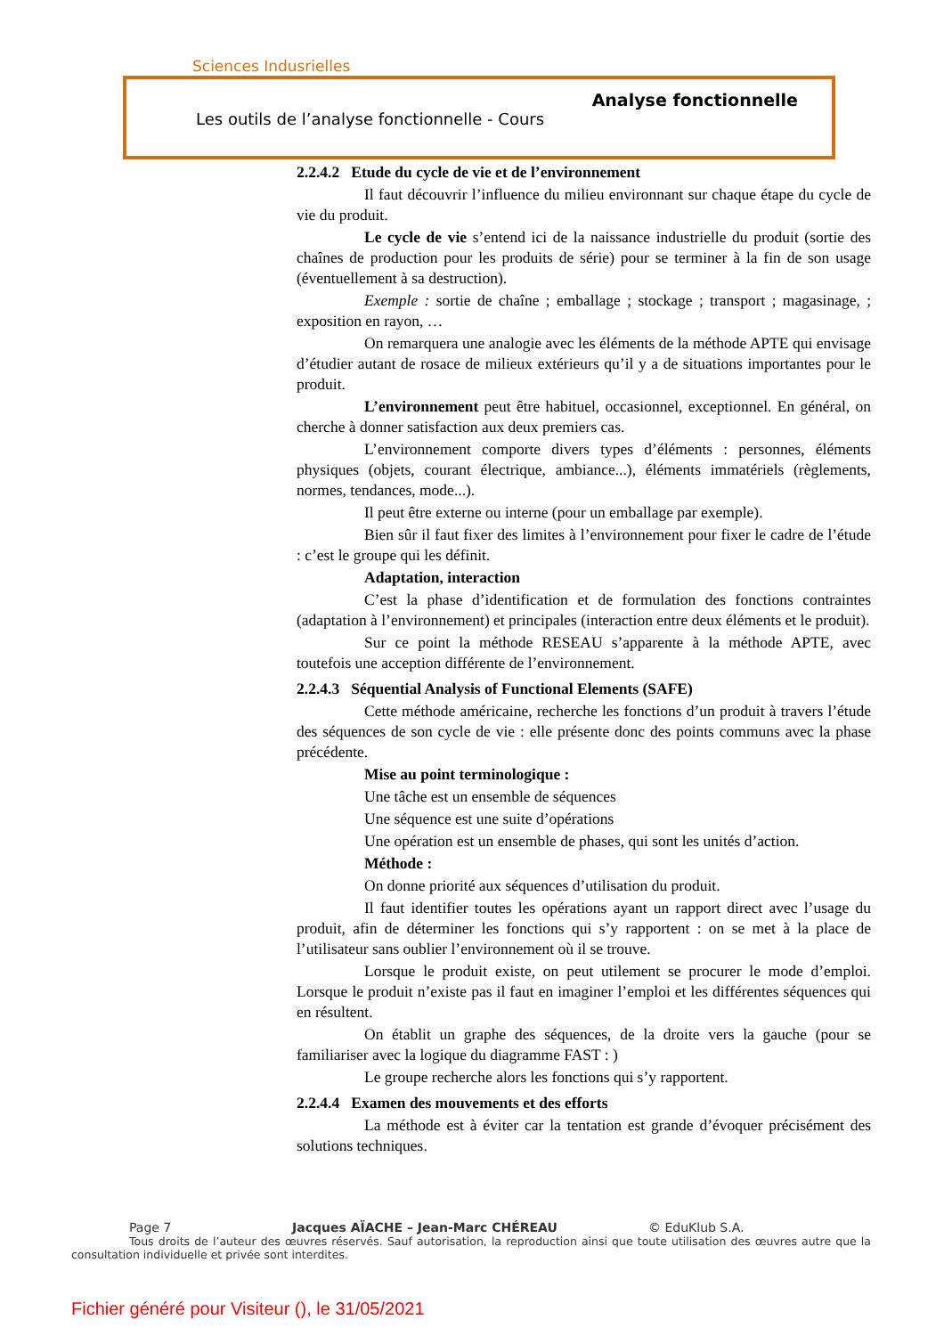Sciences Indusrielles
Analyse fonctionnelle
Les outils de l’analyse fonctionnelle - Cours
2.2.4.2 Etude du cycle de vie et de l’environnement
Il faut découvrir l’influence du milieu environnant sur chaque étape du cycle de vie du produit.
Le cycle de vie s’entend ici de la naissance industrielle du produit (sortie des chaînes de production pour les produits de série) pour se terminer à la fin de son usage (éventuellement à sa destruction).
Exemple : sortie de chaîne ; emballage ; stockage ; transport ; magasinage, ; exposition en rayon, …
On remarquera une analogie avec les éléments de la méthode APTE qui envisage d’étudier autant de rosace de milieux extérieurs qu’il y a de situations importantes pour le produit.
L’environnement peut être habituel, occasionnel, exceptionnel. En général, on cherche à donner satisfaction aux deux premiers cas.
L’environnement comporte divers types d’éléments : personnes, éléments physiques (objets, courant électrique, ambiance...), éléments immatériels (règlements, normes, tendances, mode...).
Il peut être externe ou interne (pour un emballage par exemple).
Bien sûr il faut fixer des limites à l’environnement pour fixer le cadre de l’étude : c’est le groupe qui les définit.
Adaptation, interaction
C’est la phase d’identification et de formulation des fonctions contraintes (adaptation à l’environnement) et principales (interaction entre deux éléments et le produit).
Sur ce point la méthode RESEAU s’apparente à la méthode APTE, avec toutefois une acception différente de l’environnement.
2.2.4.3 Séquential Analysis of Functional Elements (SAFE)
Cette méthode américaine, recherche les fonctions d’un produit à travers l’étude des séquences de son cycle de vie : elle présente donc des points communs avec la phase précédente.
Mise au point terminologique :
Une tâche est un ensemble de séquences
Une séquence est une suite d’opérations
Une opération est un ensemble de phases, qui sont les unités d’action.
Méthode :
On donne priorité aux séquences d’utilisation du produit.
Il faut identifier toutes les opérations ayant un rapport direct avec l’usage du produit, afin de déterminer les fonctions qui s’y rapportent : on se met à la place de l’utilisateur sans oublier l’environnement où il se trouve.
Lorsque le produit existe, on peut utilement se procurer le mode d’emploi. Lorsque le produit n’existe pas il faut en imaginer l’emploi et les différentes séquences qui en résultent.
On établit un graphe des séquences, de la droite vers la gauche (pour se familiariser avec la logique du diagramme FAST : )
Le groupe recherche alors les fonctions qui s’y rapportent.
2.2.4.4 Examen des mouvements et des efforts
La méthode est à éviter car la tentation est grande d’évoquer précisément des solutions techniques.
Page 7 Jacques AÏACHE – Jean-Marc CHÉREAU © EduKlub S.A.
Tous droits de l’auteur des œuvres réservés. Sauf autorisation, la reproduction ainsi que toute utilisation des œuvres autre que la consultation individuelle et privée sont interdites.
Fichier généré pour Visiteur (), le 31/05/2021